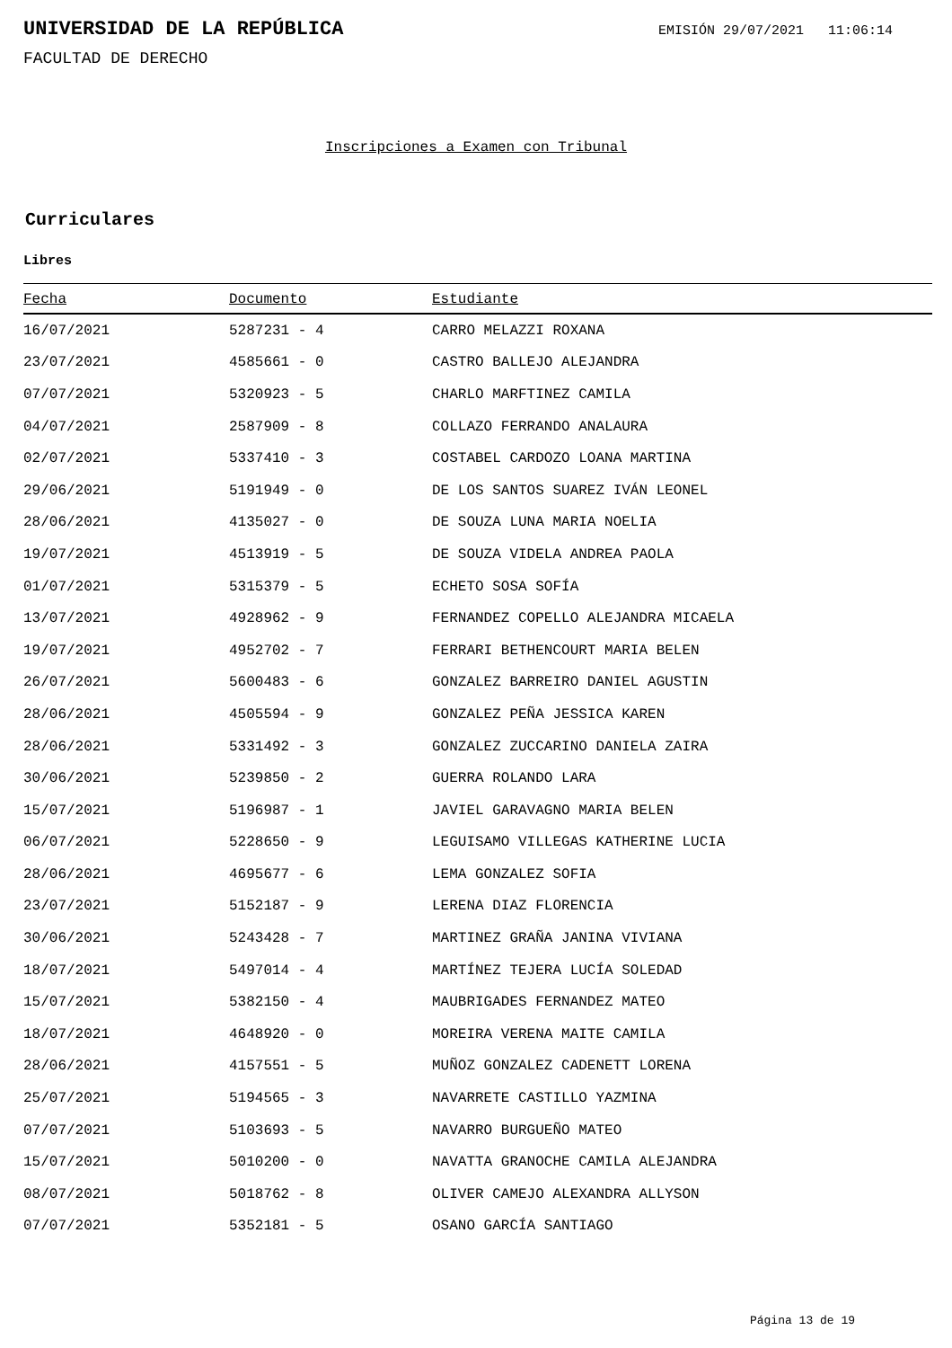UNIVERSIDAD DE LA REPÚBLICA
EMISIÓN 29/07/2021 11:06:14
FACULTAD DE DERECHO
Inscripciones a Examen con Tribunal
Curriculares
Libres
| Fecha | Documento | Estudiante |
| --- | --- | --- |
| 16/07/2021 | 5287231 - 4 | CARRO MELAZZI ROXANA |
| 23/07/2021 | 4585661 - 0 | CASTRO BALLEJO ALEJANDRA |
| 07/07/2021 | 5320923 - 5 | CHARLO MARFTINEZ CAMILA |
| 04/07/2021 | 2587909 - 8 | COLLAZO FERRANDO ANALAURA |
| 02/07/2021 | 5337410 - 3 | COSTABEL CARDOZO LOANA MARTINA |
| 29/06/2021 | 5191949 - 0 | DE LOS SANTOS SUAREZ IVÁN LEONEL |
| 28/06/2021 | 4135027 - 0 | DE SOUZA LUNA MARIA NOELIA |
| 19/07/2021 | 4513919 - 5 | DE SOUZA VIDELA ANDREA PAOLA |
| 01/07/2021 | 5315379 - 5 | ECHETO SOSA SOFÍA |
| 13/07/2021 | 4928962 - 9 | FERNANDEZ COPELLO ALEJANDRA MICAELA |
| 19/07/2021 | 4952702 - 7 | FERRARI BETHENCOURT MARIA BELEN |
| 26/07/2021 | 5600483 - 6 | GONZALEZ BARREIRO DANIEL AGUSTIN |
| 28/06/2021 | 4505594 - 9 | GONZALEZ PEÑA JESSICA KAREN |
| 28/06/2021 | 5331492 - 3 | GONZALEZ ZUCCARINO DANIELA ZAIRA |
| 30/06/2021 | 5239850 - 2 | GUERRA ROLANDO LARA |
| 15/07/2021 | 5196987 - 1 | JAVIEL GARAVAGNO MARIA BELEN |
| 06/07/2021 | 5228650 - 9 | LEGUISAMO VILLEGAS KATHERINE LUCIA |
| 28/06/2021 | 4695677 - 6 | LEMA GONZALEZ SOFIA |
| 23/07/2021 | 5152187 - 9 | LERENA DIAZ FLORENCIA |
| 30/06/2021 | 5243428 - 7 | MARTINEZ GRAÑA JANINA VIVIANA |
| 18/07/2021 | 5497014 - 4 | MARTÍNEZ TEJERA LUCÍA SOLEDAD |
| 15/07/2021 | 5382150 - 4 | MAUBRIGADES FERNANDEZ MATEO |
| 18/07/2021 | 4648920 - 0 | MOREIRA VERENA MAITE CAMILA |
| 28/06/2021 | 4157551 - 5 | MUÑOZ GONZALEZ CADENETT LORENA |
| 25/07/2021 | 5194565 - 3 | NAVARRETE CASTILLO YAZMINA |
| 07/07/2021 | 5103693 - 5 | NAVARRO BURGUEÑO MATEO |
| 15/07/2021 | 5010200 - 0 | NAVATTA GRANOCHE CAMILA ALEJANDRA |
| 08/07/2021 | 5018762 - 8 | OLIVER CAMEJO ALEXANDRA ALLYSON |
| 07/07/2021 | 5352181 - 5 | OSANO GARCÍA SANTIAGO |
Página 13 de 19